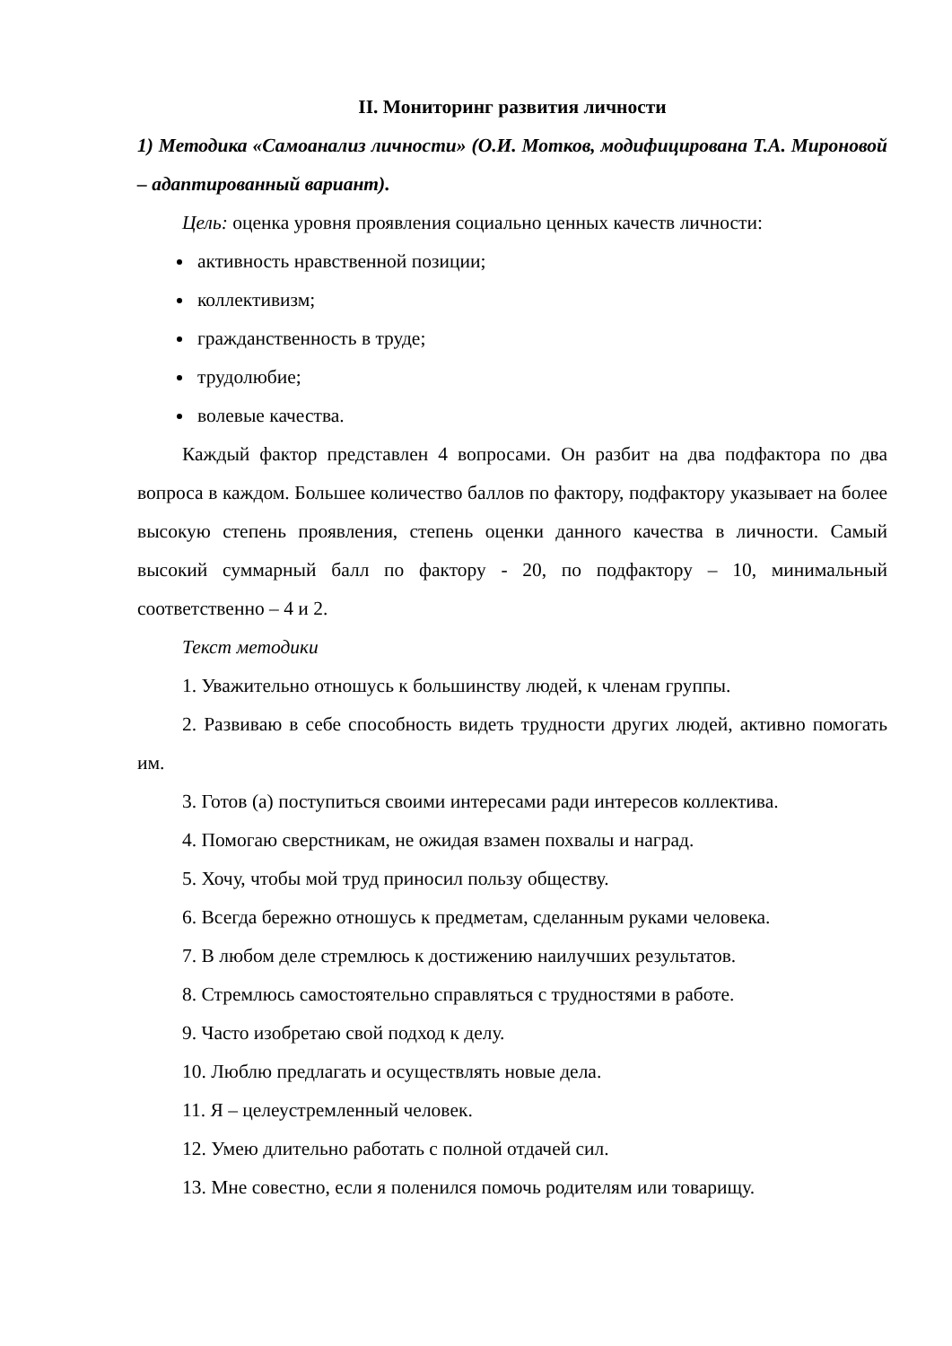II. Мониторинг развития личности
1) Методика «Самоанализ личности» (О.И. Мотков, модифицирована Т.А. Мироновой – адаптированный вариант).
Цель: оценка уровня проявления социально ценных качеств личности:
активность нравственной позиции;
коллективизм;
гражданственность в труде;
трудолюбие;
волевые качества.
Каждый фактор представлен 4 вопросами. Он разбит на два подфактора по два вопроса в каждом. Большее количество баллов по фактору, подфактору указывает на более высокую степень проявления, степень оценки данного качества в личности. Самый высокий суммарный балл по фактору - 20, по подфактору – 10, минимальный соответственно – 4 и 2.
Текст методики
1. Уважительно отношусь к большинству людей, к членам группы.
2. Развиваю в себе способность видеть трудности других людей, активно помогать им.
3. Готов (а) поступиться своими интересами ради интересов коллектива.
4. Помогаю сверстникам, не ожидая взамен похвалы и наград.
5. Хочу, чтобы мой труд приносил пользу обществу.
6. Всегда бережно отношусь к предметам, сделанным руками человека.
7. В любом деле стремлюсь к достижению наилучших результатов.
8. Стремлюсь самостоятельно справляться с трудностями в работе.
9. Часто изобретаю свой подход к делу.
10. Люблю предлагать и осуществлять новые дела.
11. Я – целеустремленный человек.
12. Умею длительно работать с полной отдачей сил.
13. Мне совестно, если я поленился помочь родителям или товарищу.